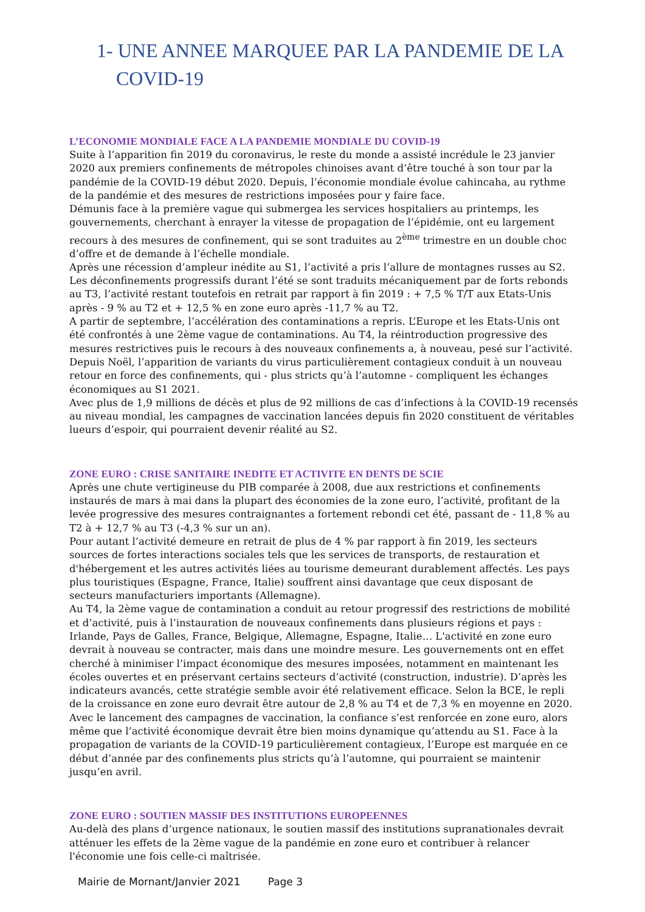1- UNE ANNEE MARQUEE PAR LA PANDEMIE DE LA COVID-19
L’ECONOMIE MONDIALE FACE A LA PANDEMIE MONDIALE DU COVID-19
Suite à l’apparition fin 2019 du coronavirus, le reste du monde a assisté incrédule le 23 janvier 2020 aux premiers confinements de métropoles chinoises avant d’être touché à son tour par la pandémie de la COVID-19 début 2020. Depuis, l’économie mondiale évolue cahincaha, au rythme de la pandémie et des mesures de restrictions imposées pour y faire face.
Démunis face à la première vague qui submergea les services hospitaliers au printemps, les gouvernements, cherchant à enrayer la vitesse de propagation de l’épidémie, ont eu largement recours à des mesures de confinement, qui se sont traduites au 2<sup>ème</sup> trimestre en un double choc d’offre et de demande à l’échelle mondiale.
Après une récession d’ampleur inédite au S1, l’activité a pris l’allure de montagnes russes au S2. Les déconfinements progressifs durant l’été se sont traduits mécaniquement par de forts rebonds au T3, l’activité restant toutefois en retrait par rapport à fin 2019 : + 7,5 % T/T aux Etats-Unis après - 9 % au T2 et + 12,5 % en zone euro après -11,7 % au T2.
A partir de septembre, l’accélération des contaminations a repris. L’Europe et les Etats-Unis ont été confrontés à une 2ème vague de contaminations. Au T4, la réintroduction progressive des mesures restrictives puis le recours à des nouveaux confinements a, à nouveau, pesé sur l’activité. Depuis Noël, l’apparition de variants du virus particulièrement contagieux conduit à un nouveau retour en force des confinements, qui - plus stricts qu’à l’automne - compliquent les échanges économiques au S1 2021.
Avec plus de 1,9 millions de décès et plus de 92 millions de cas d’infections à la COVID-19 recensés au niveau mondial, les campagnes de vaccination lancées depuis fin 2020 constituent de véritables lueurs d’espoir, qui pourraient devenir réalité au S2.
ZONE EURO : CRISE SANITAIRE INEDITE ET ACTIVITE EN DENTS DE SCIE
Après une chute vertigineuse du PIB comparée à 2008, due aux restrictions et confinements instaurés de mars à mai dans la plupart des économies de la zone euro, l’activité, profitant de la levée progressive des mesures contraignantes a fortement rebondi cet été, passant de - 11,8 % au T2 à + 12,7 % au T3 (-4,3 % sur un an).
Pour autant l’activité demeure en retrait de plus de 4 % par rapport à fin 2019, les secteurs sources de fortes interactions sociales tels que les services de transports, de restauration et d'hébergement et les autres activités liées au tourisme demeurant durablement affectés. Les pays plus touristiques (Espagne, France, Italie) souffrent ainsi davantage que ceux disposant de secteurs manufacturiers importants (Allemagne).
Au T4, la 2ème vague de contamination a conduit au retour progressif des restrictions de mobilité et d’activité, puis à l’instauration de nouveaux confinements dans plusieurs régions et pays : Irlande, Pays de Galles, France, Belgique, Allemagne, Espagne, Italie… L'activité en zone euro devrait à nouveau se contracter, mais dans une moindre mesure. Les gouvernements ont en effet cherché à minimiser l’impact économique des mesures imposées, notamment en maintenant les écoles ouvertes et en préservant certains secteurs d’activité (construction, industrie). D’après les indicateurs avancés, cette stratégie semble avoir été relativement efficace. Selon la BCE, le repli de la croissance en zone euro devrait être autour de 2,8 % au T4 et de 7,3 % en moyenne en 2020. Avec le lancement des campagnes de vaccination, la confiance s’est renforcée en zone euro, alors même que l’activité économique devrait être bien moins dynamique qu’attendu au S1. Face à la propagation de variants de la COVID-19 particulièrement contagieux, l’Europe est marquée en ce début d’année par des confinements plus stricts qu’à l’automne, qui pourraient se maintenir jusqu’en avril.
ZONE EURO : SOUTIEN MASSIF DES INSTITUTIONS EUROPEENNES
Au-delà des plans d’urgence nationaux, le soutien massif des institutions supranationales devrait atténuer les effets de la 2ème vague de la pandémie en zone euro et contribuer à relancer l'économie une fois celle-ci maîtrisée.
Mairie de Mornant/Janvier 2021 Page 3